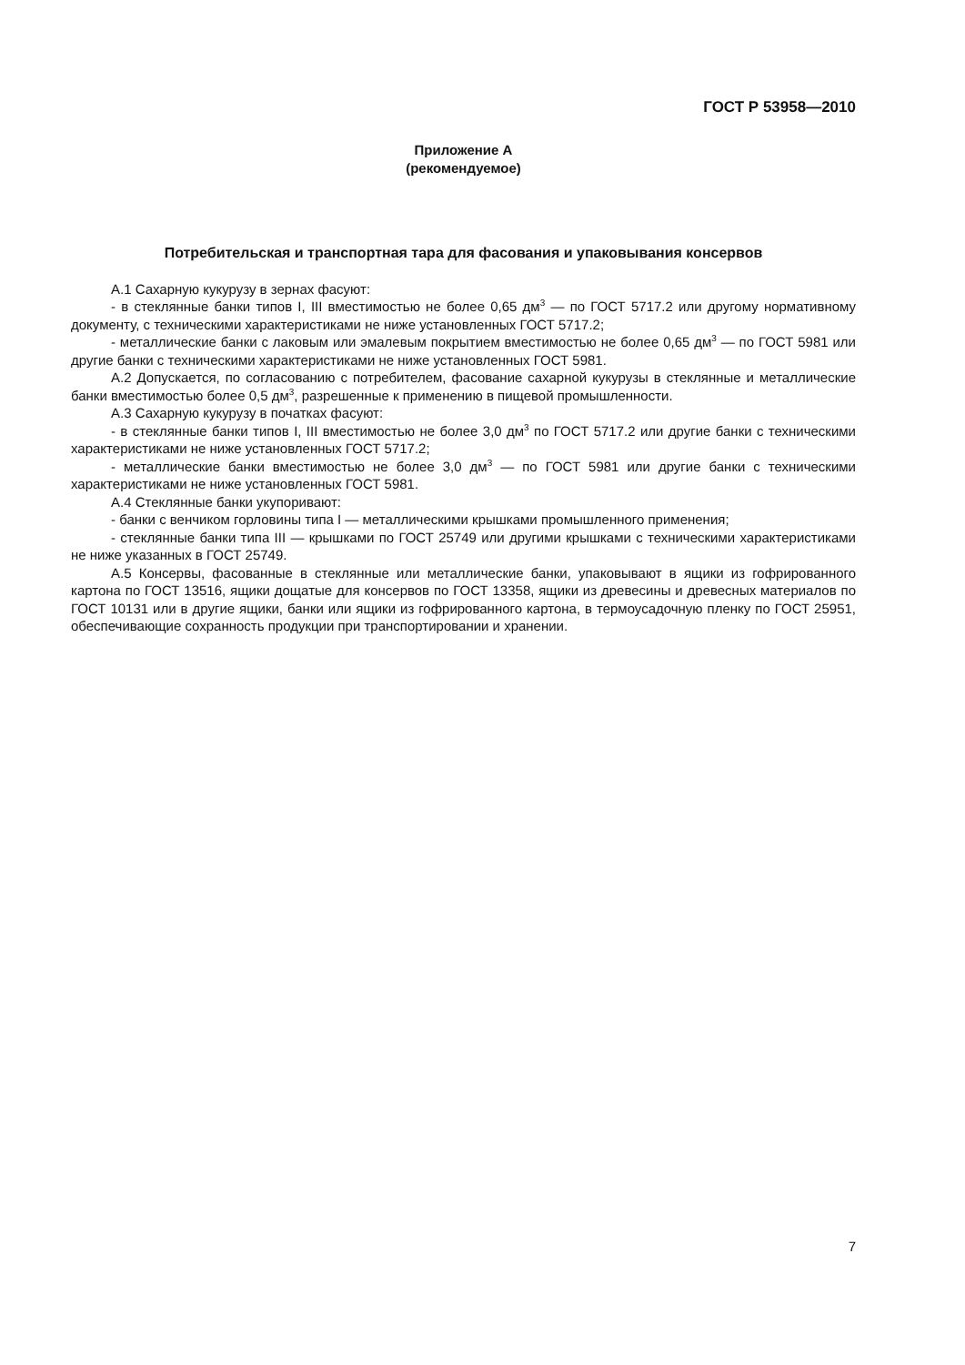ГОСТ Р 53958—2010
Приложение А
(рекомендуемое)
Потребительская и транспортная тара для фасования и упаковывания консервов
А.1 Сахарную кукурузу в зернах фасуют:
- в стеклянные банки типов I, III вместимостью не более 0,65 дм<sup>3</sup> — по ГОСТ 5717.2 или другому нормативному документу, с техническими характеристиками не ниже установленных ГОСТ 5717.2;
- металлические банки с лаковым или эмалевым покрытием вместимостью не более 0,65 дм<sup>3</sup> — по ГОСТ 5981 или другие банки с техническими характеристиками не ниже установленных ГОСТ 5981.
А.2 Допускается, по согласованию с потребителем, фасование сахарной кукурузы в стеклянные и металлические банки вместимостью более 0,5 дм<sup>3</sup>, разрешенные к применению в пищевой промышленности.
А.3 Сахарную кукурузу в початках фасуют:
- в стеклянные банки типов I, III вместимостью не более 3,0 дм<sup>3</sup> по ГОСТ 5717.2 или другие банки с техническими характеристиками не ниже установленных ГОСТ 5717.2;
- металлические банки вместимостью не более 3,0 дм<sup>3</sup> — по ГОСТ 5981 или другие банки с техническими характеристиками не ниже установленных ГОСТ 5981.
А.4 Стеклянные банки укупоривают:
- банки с венчиком горловины типа I — металлическими крышками промышленного применения;
- стеклянные банки типа III — крышками по ГОСТ 25749 или другими крышками с техническими характеристиками не ниже указанных в ГОСТ 25749.
А.5 Консервы, фасованные в стеклянные или металлические банки, упаковывают в ящики из гофрированного картона по ГОСТ 13516, ящики дощатые для консервов по ГОСТ 13358, ящики из древесины и древесных материалов по ГОСТ 10131 или в другие ящики, банки или ящики из гофрированного картона, в термоусадочную пленку по ГОСТ 25951, обеспечивающие сохранность продукции при транспортировании и хранении.
7